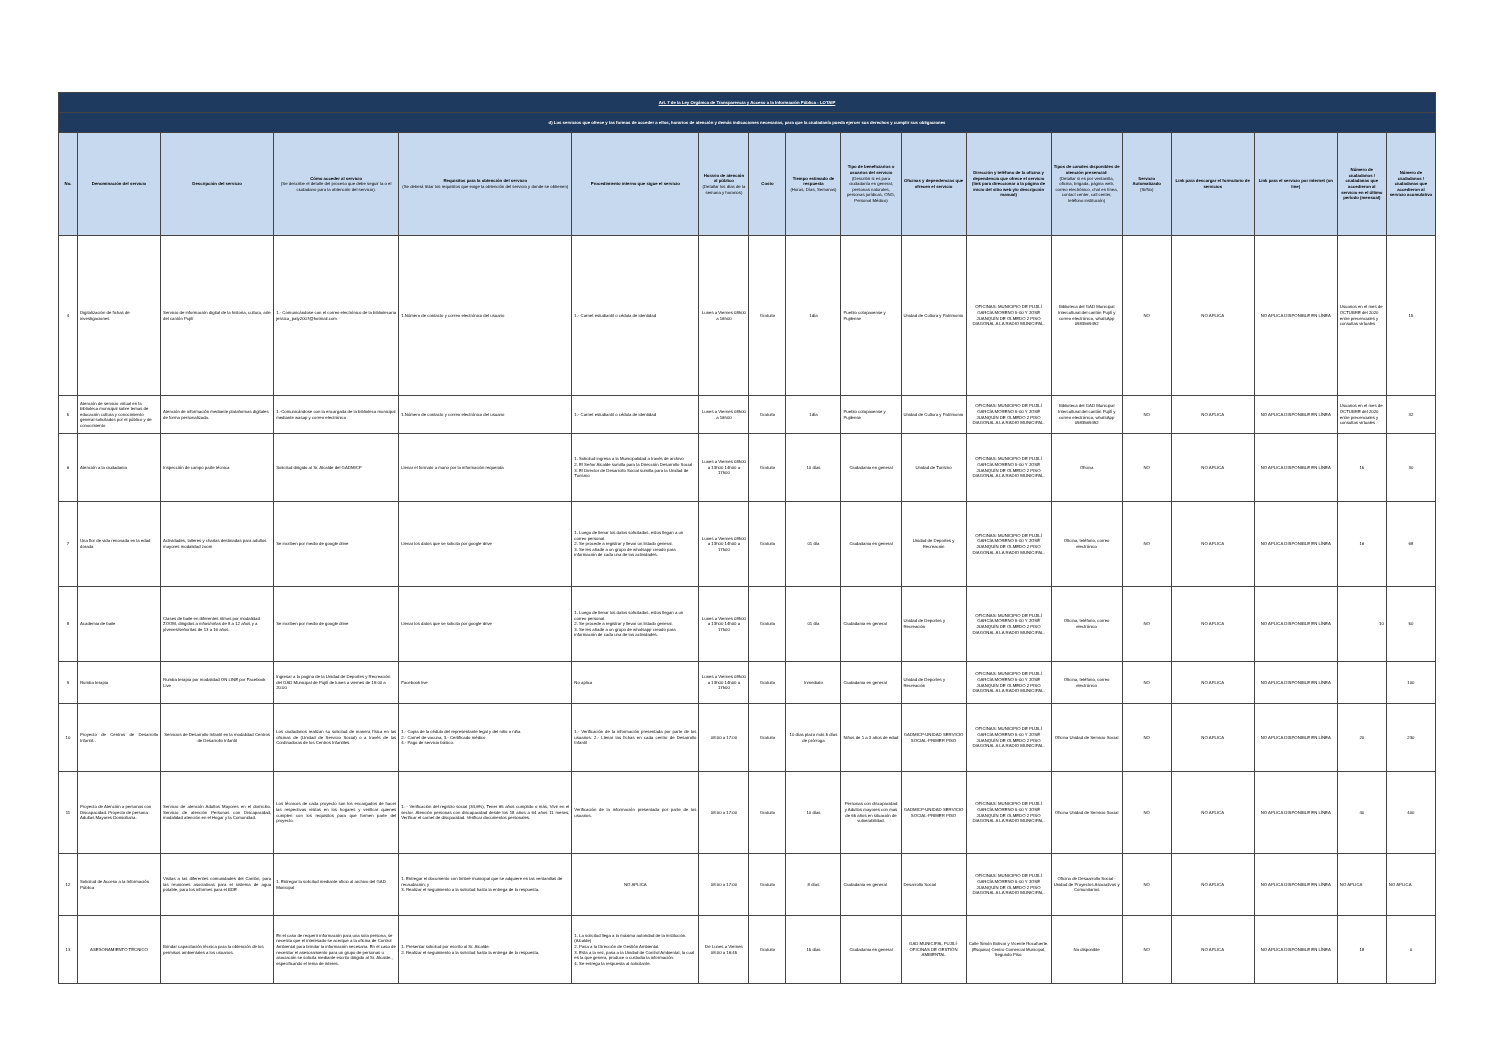| Art. 7 de la Ley Orgánica de Transparencia y Acceso a la Información Pública - LOTAIP | | | | | | | | | | | | | | | | | |
| d) Los servicios que ofrece y las formas de acceder a ellos, horarios de atención y demás indicaciones necesarias, para que la ciudadanía pueda ejercer sus derechos y cumplir sus obligaciones | | | | | | | | | | | | | | | | | |
| No. | Denominación del servicio | Descripción del servicio | Cómo acceder al servicio (Se describe el detalle del proceso que debe seguir la o el ciudadano para la obtención del servicio). | Requisitos para la obtención del servicio (Se deberá listar los requisitos que exige la obtención del servicio y donde se obtienen) | Procedimiento interno que sigue el servicio | Horario de atención al público (Detallar los días de la semana y horarios) | Costo | Tiempo estimado de respuesta (Horas, Días, Semanas) | Tipo de beneficiarios o usuarios del servicio (Describir si es para ciudadanía en general, personas naturales, personas jurídicas, ONG, Personal Médico) | Oficinas y dependencias que ofrecen el servicio | Dirección y teléfono de la oficina y dependencia que ofrece el servicio (link para direccionar a la página de inicio del sitio web y/o descripción manual) | Tipos de canales disponibles de atención presencial: (Detallar si es por ventanilla, oficina, brigada, página web, correo electrónico, chat en línea, contact center, call center, teléfono institución) | Servicio Automatizado (Si/No) | Link para descargar el formulario de servicios | Link para el servicio por internet (on line) | Número de ciudadanos / ciudadanas que accedieron al servicio en el último período (mensual) | Número de ciudadanos / ciudadanas que accedieron al servicio acumulativo |
| 4 | Digitalización de fichas de investigaciones | Servicio de información digital de la historia, cultura, arte del cantón Pujilí | 1.- Comunicándose con el correo electrónico de la bibliotecaria jessica_paty2007@hotmail.com | 1.Número de contacto y correo electrónico del usuario | 1.- Carnet estudiantil o cédula de identidad | Lunes a Viernes 08h00 a 16h00 | Gratuito | 1día | Pueblo cotopaxense y Pujilense | Unidad de Cultura y Patrimonio | OFICINAS: MUNICIPIO DE PUJILÍ GARCÍA MORENO 5-00 Y JOSÉ JUANQUÍN DE OLMEDO 2 PISO DIAGONAL A LA RADIO MUNICIPAL. | Biblioteca del GAD Municipal Intercultural del cantón Pujilí y correo electrónico, whatsApp 0983569492 | NO | NO APLICA | NO APLICA DISPONIBLE EN LÍNEA | Usuarios en el mes de OCTUBRE del 2020 entre precenciales y consultas virtuales | 15 |
| 5 | Atención de servicio virtual en la biblioteca municipal sobre temas de educación cultura y conocimiento general solicitados por el público y de conocimiento | Atención de información mediante plataformas digitales de forma personalizada. | 1.-Comunicándose con la encargada de la biblioteca municipal mediante wasap y correo electrónico | 1.Número de contacto y correo electrónico del usuario | 1.- Carnet estudiantil o cédula de identidad | Lunes a Viernes 08h00 a 16h00 | Gratuito | 1día | Pueblo cotopaxense y Pujilense | Unidad de Cultura y Patrimonio | OFICINAS: MUNICIPIO DE PUJILÍ GARCÍA MORENO 5-00 Y JOSÉ JUANQUÍN DE OLMEDO 2 PISO DIAGONAL A LA RADIO MUNICIPAL. | Biblioteca del GAD Municipal Intercultural del cantón Pujilí y correo electrónico, whatsApp 0983569492 | NO | NO APLICA | NO APLICA DISPONIBLE EN LÍNEA | Usuarios en el mes de OCTUBRE del 2020 entre precenciales y consultas virtuales | 32 |
| 6 | Atención a la ciudadania | Inspección de campo parte técnica | Solicitud dirigido al Sr. Alcalde del GADMICP | Llenar el formato a mano por la información requerida | 1. Solicitud ingresa a la Municipalidad a través de archivo 2. El Señor Alcalde sumilla para la Dirección Desarrollo Social 3. El Director de Desarrollo Social sumilla para la Unidad de Turismo | Lunes a Viernes 08h00 a 13h00 14h00 a 17h00 | Gratuito | 10 días | Ciudadania en general | Unidad de Turismo | OFICINAS: MUNICIPIO DE PUJILÍ GARCÍA MORENO 5-00 Y JOSÉ JUANQUÍN DE OLMEDO 2 PISO DIAGONAL A LA RADIO MUNICIPAL. | Oficina | NO | NO APLICA | NO APLICA DISPONIBLE EN LÍNEA | 15 | 30 |
| 7 | Una flor de vida renovada en la edad dorada | Actividades, talleres y charlas destinadas para adultos mayores modalidad zoom | Se incriben por medio de google drive | Llenar los datos que se solicita por google drive | 1. Luego de llenar los datos solicitados, estos llegan a un correo personal. 2. Se procede a registrar y llevar un listado general. 3. Se les añade a un grupo de whatsapp creado para información de cada una de las actividades. | Lunes a Viernes 08h00 a 13h00 14h00 a 17h00 | Gratuito | 01 día | Ciudadania en general | Unidad de Deportes y Recreación | OFICINAS: MUNICIPIO DE PUJILÍ GARCÍA MORENO 5-00 Y JOSÉ JUANQUÍN DE OLMEDO 2 PISO DIAGONAL A LA RADIO MUNICIPAL. | Oficina, teléfono, correo electrónico | NO | NO APLICA | NO APLICA DISPONIBLE EN LÍNEA | 16 | 68 |
| 8 | Academia de baile | Clases de baile en diferentes ritmos por modalidad ZOOM, dirigidos a niños/niñas de 8 a 12 años y a jóvenes/señoritas de 13 a 16 años. | Se incriben por medio de google drive | Llenar los datos que se solicita por google drive | 1. Luego de llenar los datos solicitados, estos llegan a un correo personal. 2. Se procede a registrar y llevar un listado general. 3. Se les añade a un grupo de whatsapp creado para información de cada una de las actividades. | Lunes a Viernes 08h00 a 13h00 14h00 a 17h00 | Gratuito | 01 día | Ciudadania en general | Unidad de Deportes y Recreación | OFICINAS: MUNICIPIO DE PUJILÍ GARCÍA MORENO 5-00 Y JOSÉ JUANQUÍN DE OLMEDO 2 PISO DIAGONAL A LA RADIO MUNICIPAL. | Oficina, teléfono, correo electrónico | NO | NO APLICA | NO APLICA DISPONIBLE EN LÍNEA | 10 | 50 |
| 9 | Rumba terapia | Rumba terapia por modalidad ON LINE por Facebook Live | Ingresar a la pagina de la Unidad de Deportes y Recreación del GAD Municipal de Pujilí de lunes a viernes de 19:00 a 20:00 | Facebook live | No aplica | Lunes a Viernes 08h00 a 13h00 14h00 a 17h00 | Gratuito | Inmediato | Ciudadania en general | Unidad de Deportes y Recreación | OFICINAS: MUNICIPIO DE PUJILÍ GARCÍA MORENO 5-00 Y JOSÉ JUANQUÍN DE OLMEDO 2 PISO DIAGONAL A LA RADIO MUNICIPAL. | Oficina, teléfono, correo electrónico | NO | NO APLICA | NO APLICA DISPONIBLE EN LÍNEA | | 100 |
| 10 | Proyecto de Centros de Desarrollo Infantil. . | Servicios de Desarrollo Infantil en la modalidad Centros de Desarrollo Infantil | Los ciudadanos realizan su solicitud de manera física en las oficinas de (Unidad de Servicio Social) o a través de las Cordinadoras de los Centros Infantiles. | 1.- Copia de la cédula del representante legal y del niño o niña 2.- Carnet de vacuna, 3.- Certificado médico 4.- Pago de servicio básico. | 1.- Verificación de la información presentada por parte de los usuarios. 2.- Llenar las fichas en cada centro de Desarrollo Infantil | 08:00 a 17:00 | Gratuito | 10 días plazo más 5 días de prórroga | Niños de 1 a 3 años de edad | GADMICP-UNIDAD SERVICIO SOCIAL-PRIMER PISO | OFICINAS: MUNICIPIO DE PUJILÍ GARCÍA MORENO 5-00 Y JOSÉ JUANQUÍN DE OLMEDO 2 PISO DIAGONAL A LA RADIO MUNICIPAL. | Oficina Unidad de Servicio Social | NO | NO APLICA | NO APLICA DISPONIBLE EN LÍNEA | 20 | 230 |
| 11 | Proyecto de Atención a personas con Discapacidad. Proyecto de persona Adultas Mayores Domiciliaria. | Servicio de atención Adultos Mayores en el domicilio. Servicio de atención Personas con Discapacidad, modalidad atención en el Hogar y la Comunidad. | Los técnicos de cada proyecto son los encargados de hacer las respectivas visitas en los hogares y verificar quienes cumplen con los requisitos para que formen parte del proyecto. | 1. - Verificación del registro social (34,6%), Tener 65 años cumplido o más, Vivir en el sector. Atención personas con discapacidad desde los 18 años a 64 años 11 meses, Verificar el carnet de discpacidad. Verificar documentos personales. | Verificación de la información presentada por parte de los usuarios. | 08:00 a 17:00 | Gratuito | 10 días | Personas con discapacidad y Adultos mayores con mas de 65 años en situación de vulnerabilidad. | GADMICP-UNIDAD SERVICIO SOCIAL-PRIMER PISO | OFICINAS: MUNICIPIO DE PUJILÍ GARCÍA MORENO 5-00 Y JOSÉ JUANQUÍN DE OLMEDO 2 PISO DIAGONAL A LA RADIO MUNICIPAL. | Oficina Unidad de Servicio Social | NO | NO APLICA | NO APLICA DISPONIBLE EN LÍNEA | 40 | 400 |
| 12 | Solicitud de Acceso a la Información Pública | Visitas a las diferentes comunidades del Cantón, para las reuniones asociativas para el sistema de agua potable, para los informes para el BDE | 1. Entregar la solicitud mediante oficio al archivo del GAD Municipal | 1. Entregar el documento con timbre municipal que se adquiere en las ventanillas de recaudación; y 3. Realizar el seguimiento a la solicitud hasta la entrega de la respuesta. | NO APLICA | 08:00 a 17:00 | Gratuito | 8 días | Ciudadania en general | Desarrollo Social | OFICINAS: MUNICIPIO DE PUJILÍ GARCÍA MORENO 5-00 Y JOSÉ JUANQUÍN DE OLMEDO 2 PISO DIAGONAL A LA RADIO MUNICIPAL. | Oficina de Desaarrollo Social - Unidad de Proyectos Asociativos y Comunitarios | NO | NO APLICA | NO APLICA DISPONIBLE EN LÍNEA | NO APLICA | NO APLICA |
| 13 | ASESORAMIENTO TÉCNICO | Brindar capacitación técnica para la obtención de los permisos ambientales a los usuarios. | En el caso de requerir información para una sola persona, se necesita que el interesado se acerque a la oficina de Control Ambiental para brindar la información necesaria. En el caso de necesitar el asesoramiento para un grupo de personas u asociación se solicita mediante escrito dirigido al Sr. Alcalde., especificando el tema de interes. | 1. Presentar solicitud por escrito al Sr. Alcalde. 2. Realizar el seguimiento a la solicitud hasta la entrega de la respuesta. | 1. La solicitud llega a la máxima autoridad de la institución. (Alcalde) 2. Pasa a la Dirección de Gestión Ambiental. 3. Esta a la vez, pasa a la Unidad de Control Ambiental, la cual es la que genera, produce o custodia la información. 4. Se entrega la respuesta al solicitante. | De Lunes a Viernes 08:00 a 16:45 | Gratuito | 15 días | Ciudadania en general | GAD MUNICIPAL PUJILÍ-OFICINAS DE GESTIÓN AMBIENTAL | Calle Simón Bolivar y Vicente Rocafuerte. (Esquina) Centro Comercial Municipal, Segundo Piso. | No disponible | NO | NO APLICA | NO APLICA DISPONIBLE EN LÍNEA | 18 | 0 |